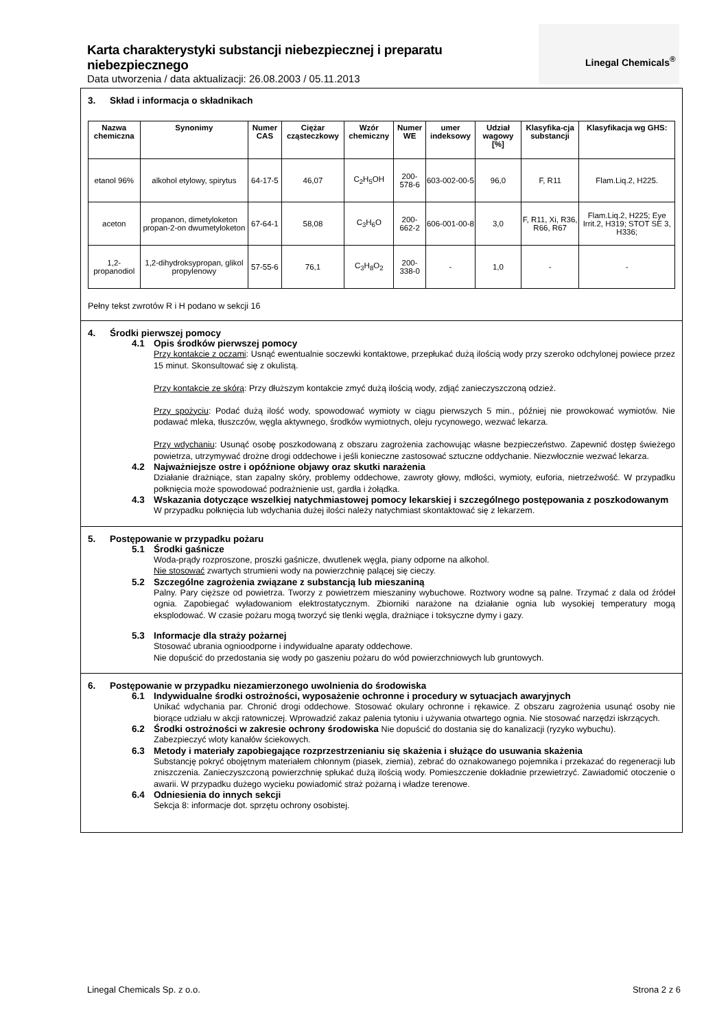Karta charakterystyki substancji niebezpiecznej i preparatu niebezpiecznego
Data utworzenia / data aktualizacji: 26.08.2003 / 05.11.2013
Linegal Chemicals<sup>®</sup>
3. Skład i informacja o składnikach
| Nazwa chemiczna | Synonimy | Numer CAS | Ciężar cząsteczkowy | Wzór chemiczny | Numer WE | umer indeksowy | Udział wagowy [%] | Klasyfika-cja substancji | Klasyfikacja wg GHS: |
| --- | --- | --- | --- | --- | --- | --- | --- | --- | --- |
| etanol 96% | alkohol etylowy, spirytus | 64-17-5 | 46,07 | C<sub>2</sub>H<sub>5</sub>OH | 200-578-6 | 603-002-00-5 | 96,0 | F, R11 | Flam.Liq.2, H225. |
| aceton | propanon, dimetyloketon propan-2-on dwumetyloketon | 67-64-1 | 58,08 | C<sub>3</sub>H<sub>6</sub>O | 200-662-2 | 606-001-00-8 | 3,0 | F, R11, Xi, R36, R66, R67 | Flam.Liq.2, H225; Eye Irrit.2, H319; STOT SE 3, H336; |
| 1,2-propanodiol | 1,2-dihydroksypropan, glikol propylenowy | 57-55-6 | 76,1 | C<sub>3</sub>H<sub>8</sub>O<sub>2</sub> | 200-338-0 | - | 1,0 | - | - |
Pełny tekst zwrotów R i H podano w sekcji 16
4. Środki pierwszej pomocy
4.1 Opis środków pierwszej pomocy
Przy kontakcie z oczami: Usnąć ewentualnie soczewki kontaktowe, przepłukać dużą ilością wody przy szeroko odchylonej powiece przez 15 minut. Skonsultować się z okulistą.
Przy kontakcie ze skórą: Przy dłuższym kontakcie zmyć dużą ilością wody, zdjąć zanieczyszczoną odzież.
Przy spożyciu: Podać dużą ilość wody, spowodować wymioty w ciągu pierwszych 5 min., później nie prowokować wymiotów. Nie podawać mleka, tłuszczów, węgla aktywnego, środków wymiotnych, oleju rycynowego, wezwać lekarza.
Przy wdychaniu: Usunąć osobę poszkodowaną z obszaru zagrożenia zachowując własne bezpieczeństwo. Zapewnić dostęp świeżego powietrza, utrzymywać drożne drogi oddechowe i jeśli konieczne zastosować sztuczne oddychanie. Niezwłocznie wezwać lekarza.
4.2 Najważniejsze ostre i opóźnione objawy oraz skutki narażenia
Działanie drażniące, stan zapalny skóry, problemy oddechowe, zawroty głowy, mdłości, wymioty, euforia, nietrzeźwość. W przypadku połknięcia może spowodować podrażnienie ust, gardła i żołądka.
4.3 Wskazania dotyczące wszelkiej natychmiastowej pomocy lekarskiej i szczególnego postępowania z poszkodowanym
W przypadku połknięcia lub wdychania dużej ilości należy natychmiast skontaktować się z lekarzem.
5. Postępowanie w przypadku pożaru
5.1 Środki gaśnicze
Woda-prądy rozproszone, proszki gaśnicze, dwutlenek węgla, piany odporne na alkohol.
Nie stosować zwartych strumieni wody na powierzchnię palącej się cieczy.
5.2 Szczególne zagrożenia związane z substancją lub mieszaniną
Palny. Pary cięższe od powietrza. Tworzy z powietrzem mieszaniny wybuchowe. Roztwory wodne są palne. Trzymać z dala od źródeł ognia. Zapobiegać wyładowaniom elektrostatycznym. Zbiorniki narażone na działanie ognia lub wysokiej temperatury mogą eksplodować. W czasie pożaru mogą tworzyć się tlenki węgla, drażniące i toksyczne dymy i gazy.
5.3 Informacje dla straży pożarnej
Stosować ubrania ognioodporne i indywidualne aparaty oddechowe.
Nie dopuścić do przedostania się wody po gaszeniu pożaru do wód powierzchniowych lub gruntowych.
6. Postępowanie w przypadku niezamierzonego uwolnienia do środowiska
6.1 Indywidualne środki ostrożności, wyposażenie ochronne i procedury w sytuacjach awaryjnych
Unikać wdychania par. Chronić drogi oddechowe. Stosować okulary ochronne i rękawice. Z obszaru zagrożenia usunąć osoby nie biorące udziału w akcji ratowniczej. Wprowadzić zakaz palenia tytoniu i używania otwartego ognia. Nie stosować narzędzi iskrzących.
6.2 Środki ostrożności w zakresie ochrony środowiska Nie dopuścić do dostania się do kanalizacji (ryzyko wybuchu).
Zabezpieczyć wloty kanałów ściekowych.
6.3 Metody i materiały zapobiegające rozprzestrzenianiu się skażenia i służące do usuwania skażenia
Substancję pokryć obojętnym materiałem chłonnym (piasek, ziemia), zebrać do oznakowanego pojemnika i przekazać do regeneracji lub zniszczenia. Zanieczyszczoną powierzchnię spłukać dużą ilością wody. Pomieszczenie dokładnie przewietrzyć. Zawiadomić otoczenie o awarii. W przypadku dużego wycieku powiadomić straż pożarną i władze terenowe.
6.4 Odniesienia do innych sekcji
Sekcja 8: informacje dot. sprzętu ochrony osobistej.
Linegal Chemicals Sp. z o.o. Strona 2 z 6